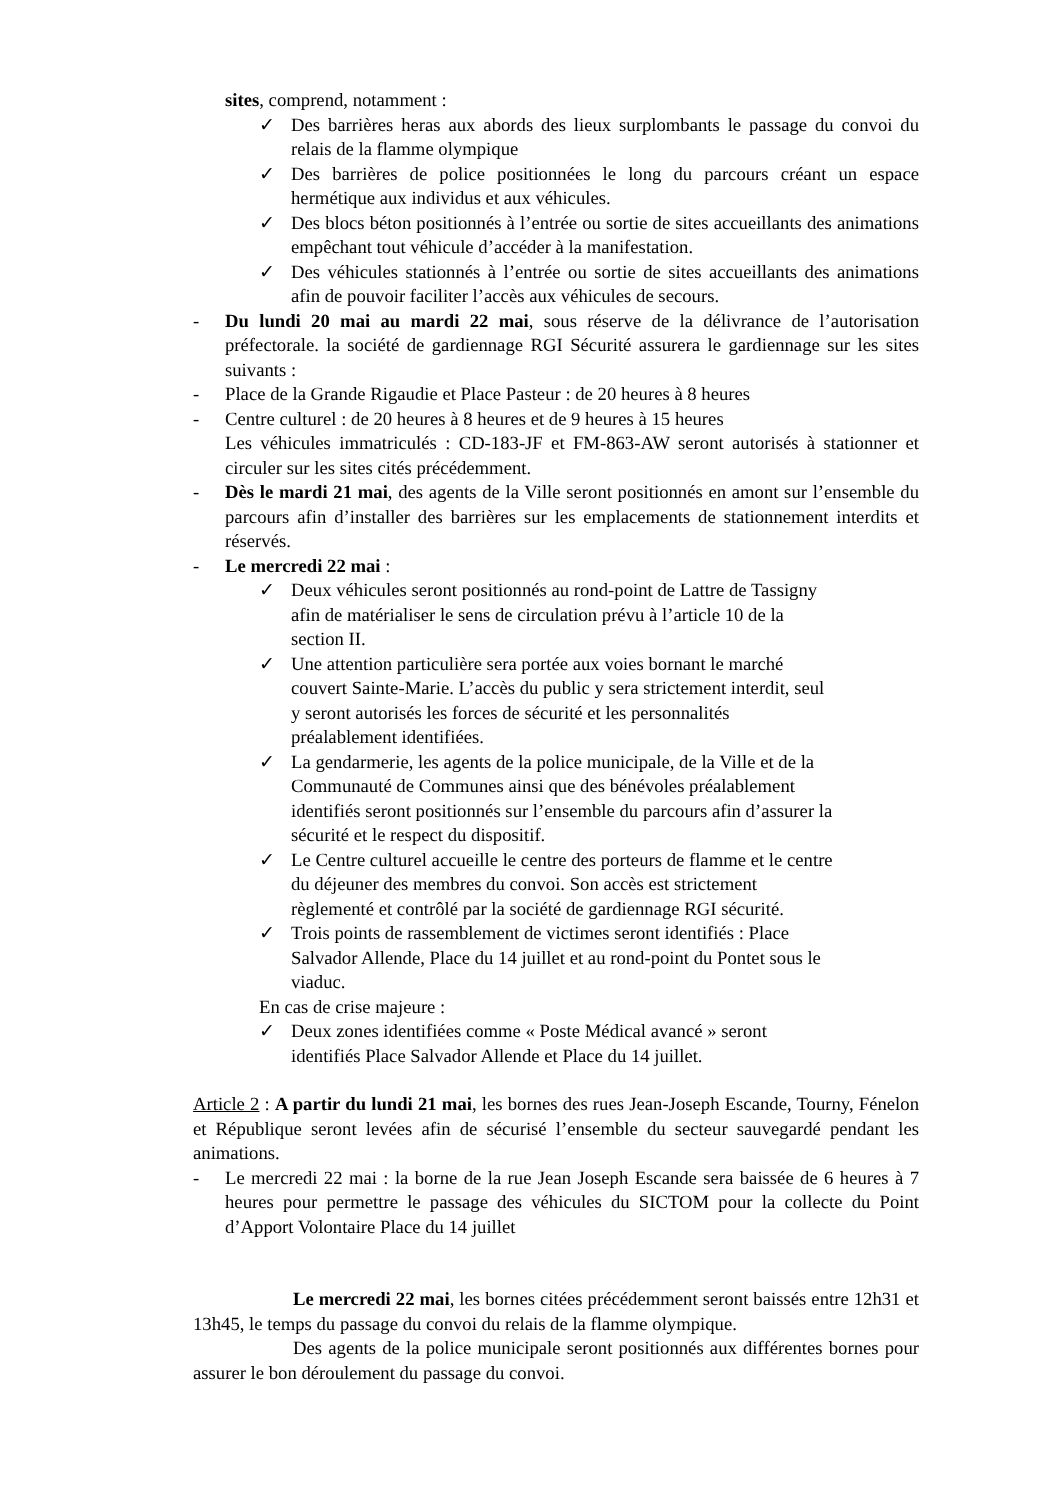sites, comprend, notamment :
✓ Des barrières heras aux abords des lieux surplombants le passage du convoi du relais de la flamme olympique
✓ Des barrières de police positionnées le long du parcours créant un espace hermétique aux individus et aux véhicules.
✓ Des blocs béton positionnés à l’entrée ou sortie de sites accueillants des animations empêchant tout véhicule d’accéder à la manifestation.
✓ Des véhicules stationnés à l’entrée ou sortie de sites accueillants des animations afin de pouvoir faciliter l’accès aux véhicules de secours.
- Du lundi 20 mai au mardi 22 mai, sous réserve de la délivrance de l’autorisation préfectorale. la société de gardiennage RGI Sécurité assurera le gardiennage sur les sites suivants :
- Place de la Grande Rigaudie et Place Pasteur : de 20 heures à 8 heures
- Centre culturel : de 20 heures à 8 heures et de 9 heures à 15 heures
Les véhicules immatriculés : CD-183-JF et FM-863-AW seront autorisés à stationner et circuler sur les sites cités précédemment.
- Dès le mardi 21 mai, des agents de la Ville seront positionnés en amont sur l’ensemble du parcours afin d’installer des barrières sur les emplacements de stationnement interdits et réservés.
- Le mercredi 22 mai :
✓ Deux véhicules seront positionnés au rond-point de Lattre de Tassigny
afin de matérialiser le sens de circulation prévu à l’article 10 de la
section II.
✓ Une attention particulière sera portée aux voies bornant le marché
couvert Sainte-Marie. L’accès du public y sera strictement interdit, seul
y seront autorisés les forces de sécurité et les personnalités
préalablement identifiées.
✓ La gendarmerie, les agents de la police municipale, de la Ville et de la
Communauté de Communes ainsi que des bénévoles préalablement
identifiés seront positionnés sur l’ensemble du parcours afin d’assurer la
sécurité et le respect du dispositif.
✓ Le Centre culturel accueille le centre des porteurs de flamme et le centre
du déjeuner des membres du convoi. Son accès est strictement
règlementé et contrôlé par la société de gardiennage RGI sécurité.
✓ Trois points de rassemblement de victimes seront identifiés : Place
Salvador Allende, Place du 14 juillet et au rond-point du Pontet sous le
viaduc.
En cas de crise majeure :
✓ Deux zones identifiées comme « Poste Médical avancé » seront
identifiés Place Salvador Allende et Place du 14 juillet.
Article 2 : A partir du lundi 21 mai, les bornes des rues Jean-Joseph Escande, Tourny, Fénelon et République seront levées afin de sécurisé l’ensemble du secteur sauvegardé pendant les animations.
- Le mercredi 22 mai : la borne de la rue Jean Joseph Escande sera baissée de 6 heures à 7 heures pour permettre le passage des véhicules du SICTOM pour la collecte du Point d’Apport Volontaire Place du 14 juillet
Le mercredi 22 mai, les bornes citées précédemment seront baissés entre 12h31 et 13h45, le temps du passage du convoi du relais de la flamme olympique.
Des agents de la police municipale seront positionnés aux différentes bornes pour assurer le bon déroulement du passage du convoi.